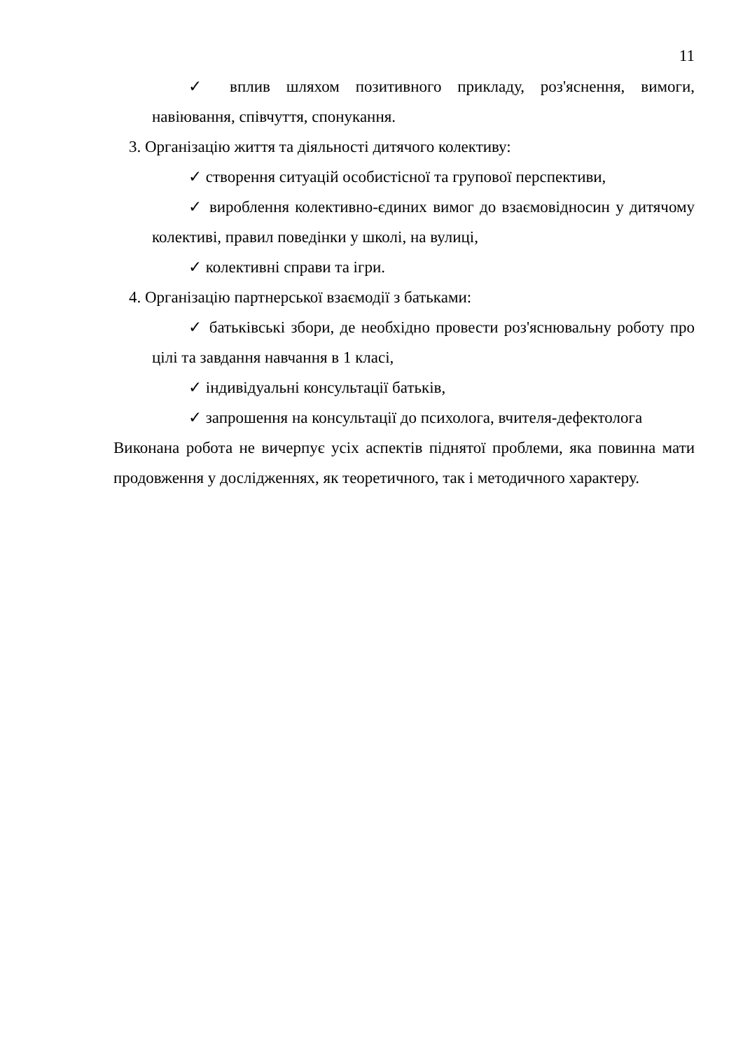11
✓ вплив шляхом позитивного прикладу, роз'яснення, вимоги, навіювання, співчуття, спонукання.
3. Організацію життя та діяльності дитячого колективу:
✓ створення ситуацій особистісної та групової перспективи,
✓ вироблення колективно-єдиних вимог до взаємовідносин у дитячому колективі, правил поведінки у школі, на вулиці,
✓ колективні справи та ігри.
4. Організацію партнерської взаємодії з батьками:
✓ батьківські збори, де необхідно провести роз'яснювальну роботу про цілі та завдання навчання в 1 класі,
✓ індивідуальні консультації батьків,
✓ запрошення на консультації до психолога, вчителя-дефектолога
Виконана робота не вичерпує усіх аспектів піднятої проблеми, яка повинна мати продовження у дослідженнях, як теоретичного, так і методичного характеру.